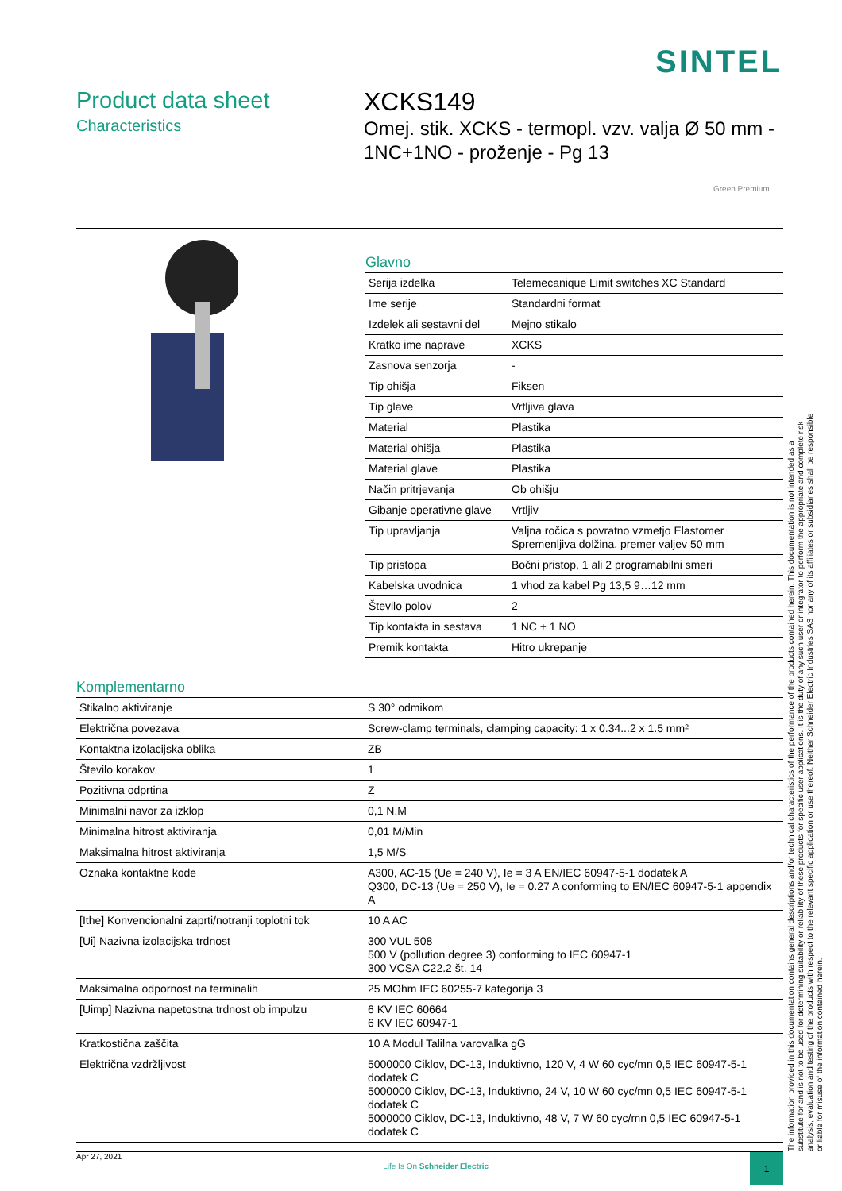SINTEL
Product data sheet
Characteristics
XCKS149
Omej. stik. XCKS - termopl. vzv. valja Ø 50 mm - 1NC+1NO - proženje - Pg 13
Green Premium
Glavno
| Serija izdelka | Telemecanique Limit switches XC Standard |
| Ime serije | Standardni format |
| Izdelek ali sestavni del | Mejno stikalo |
| Kratko ime naprave | XCKS |
| Zasnova senzorja | - |
| Tip ohišja | Fiksen |
| Tip glave | Vrtljiva glava |
| Material | Plastika |
| Material ohišja | Plastika |
| Material glave | Plastika |
| Način pritrjevanja | Ob ohišju |
| Gibanje operativne glave | Vrtljiv |
| Tip upravljanja | Valjna ročica s povratno vzmetjo Elastomer Spremenljiva dolžina, premer valjev 50 mm |
| Tip pristopa | Bočni pristop, 1 ali 2 programabilni smeri |
| Kabelska uvodnica | 1 vhod za kabel Pg 13,5 9…12 mm |
| Število polov | 2 |
| Tip kontakta in sestava | 1 NC + 1 NO |
| Premik kontakta | Hitro ukrepanje |
Komplementarno
| Stikalno aktiviranje | S 30° odmikom |
| Električna povezava | Screw-clamp terminals, clamping capacity: 1 x 0.34...2 x 1.5 mm² |
| Kontaktna izolacijska oblika | ZB |
| Število korakov | 1 |
| Pozitivna odprtina | Z |
| Minimalni navor za izklop | 0,1 N.M |
| Minimalna hitrost aktiviranja | 0,01 M/Min |
| Maksimalna hitrost aktiviranja | 1,5 M/S |
| Oznaka kontaktne kode | A300, AC-15 (Ue = 240 V), Ie = 3 A EN/IEC 60947-5-1 dodatek A Q300, DC-13 (Ue = 250 V), Ie = 0.27 A conforming to EN/IEC 60947-5-1 appendix A |
| [Ithe] Konvencionalni zaprti/notranji toplotni tok | 10 A AC |
| [Ui] Nazivna izolacijska trdnost | 300 VUL 508 500 V (pollution degree 3) conforming to IEC 60947-1 300 VCSA C22.2 št. 14 |
| Maksimalna odpornost na terminalih | 25 MOhm IEC 60255-7 kategorija 3 |
| [Uimp] Nazivna napetostna trdnost ob impulzu | 6 KV IEC 60664 6 KV IEC 60947-1 |
| Kratkostična zaščita | 10 A Modul Talilna varovalka gG |
| Električna vzdržljivost | 5000000 Ciklov, DC-13, Induktivno, 120 V, 4 W 60 cyc/mn 0,5 IEC 60947-5-1 dodatek C 5000000 Ciklov, DC-13, Induktivno, 24 V, 10 W 60 cyc/mn 0,5 IEC 60947-5-1 dodatek C 5000000 Ciklov, DC-13, Induktivno, 48 V, 7 W 60 cyc/mn 0,5 IEC 60947-5-1 dodatek C |
The information provided in this documentation contains general descriptions and/or technical characteristics of the performance of the products contained herein. This documentation is not intended as a substitute for and is not to be used for determining suitability or reliability of these products for specific user applications. It is the duty of any such user or integrator to perform the appropriate and complete risk analysis, evaluation and testing of the products with respect to the relevant specific application or use thereof. Neither Schneider Electric Industries SAS nor any of its affiliates or subsidiaries shall be responsible or liable for misuse of the information contained herein.
Apr 27, 2021 Life Is On Schneider Electric
1